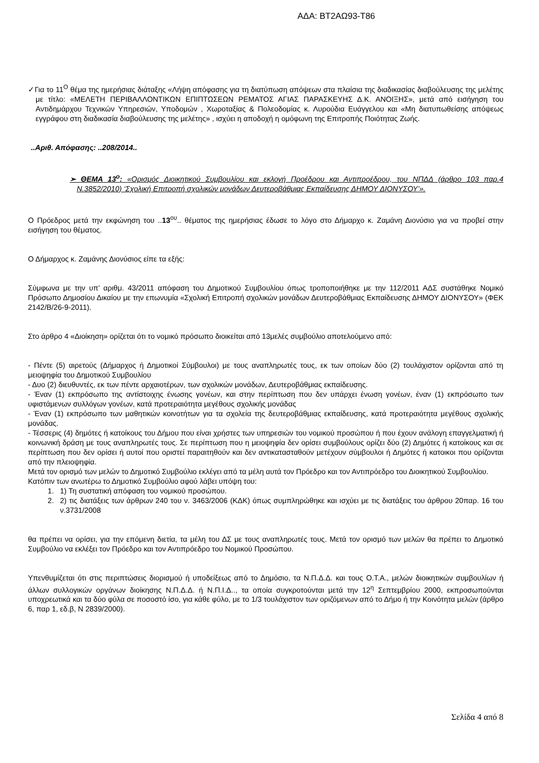ΑΔΑ: ΒΤ2ΑΩ93-Τ86
✓Για το 11<sup>Ο</sup> θέμα της ημερήσιας διάταξης «Λήψη απόφασης για τη διατύπωση απόψεων στα πλαίσια της διαδικασίας διαβούλευσης της μελέτης με τίτλο: «ΜΕΛΕΤΗ ΠΕΡΙΒΑΛΛΟΝΤΙΚΩΝ ΕΠΙΠΤΩΣΕΩΝ ΡΕΜΑΤΟΣ ΑΓΙΑΣ ΠΑΡΑΣΚΕΥΗΣ Δ.Κ. ΑΝΟΙΞΗΣ», μετά από εισήγηση του Αντιδημάρχου Τεχνικών Υπηρεσιών, Υποδομών , Χωροταξίας & Πολεοδομίας κ. Λυρούδια Ευάγγελου και «Μη διατυπωθείσης απόψεως εγγράφου στη διαδικασία διαβούλευσης της μελέτης» , ισχύει η αποδοχή η ομόφωνη της Επιτροπής Ποιότητας Ζωής.
..Αριθ. Απόφασης: ..208/2014..
➢ ΘΕΜΑ 13<sup>ο</sup>: «Ορισμός Διοικητικού Συμβουλίου και εκλογή Προέδρου και Αντιπροέδρου, του ΝΠΔΔ (άρθρο 103 παρ.4 Ν.3852/2010) ‘Σχολική Επιτροπή σχολικών μονάδων Δευτεροβάθμιας Εκπαίδευσης ΔΗΜΟΥ ΔΙΟΝΥΣΟΥ’».
Ο Πρόεδρος μετά την εκφώνηση του ..13<sup>ου</sup>.. θέματος της ημερήσιας έδωσε το λόγο στο Δήμαρχο κ. Ζαμάνη Διονύσιο για να προβεί στην εισήγηση του θέματος.
Ο Δήμαρχος κ. Ζαμάνης Διονύσιος είπε τα εξής:
Σύμφωνα με την υπ’ αριθμ. 43/2011 απόφαση του Δημοτικού Συμβουλίου όπως τροποποιήθηκε με την 112/2011 ΑΔΣ συστάθηκε Νομικό Πρόσωπο Δημοσίου Δικαίου με την επωνυμία «Σχολική Επιτροπή σχολικών μονάδων Δευτεροβάθμιας Εκπαίδευσης ΔΗΜΟΥ ΔΙΟΝΥΣΟΥ» (ΦΕΚ 2142/Β/26-9-2011).
Στο άρθρο 4 «Διοίκηση» ορίζεται ότι το νομικό πρόσωπο διοικείται από 13μελές συμβούλιο αποτελούμενο από:
- Πέντε (5) αιρετούς (Δήμαρχος ή Δημοτικοί Σύμβουλοι) με τους αναπληρωτές τους, εκ των οποίων δύο (2) τουλάχιστον ορίζονται από τη μειοψηφία του Δημοτικού Συμβουλίου
- Δυο (2) διευθυντές, εκ των πέντε αρχαιοτέρων, των σχολικών μονάδων, Δευτεροβάθμιας εκπαίδευσης.
- Έναν (1) εκπρόσωπο της αντίστοιχης ένωσης γονέων, και στην περίπτωση που δεν υπάρχει ένωση γονέων, έναν (1) εκπρόσωπο των υφιστάμενων συλλόγων γονέων, κατά προτεραιότητα μεγέθους σχολικής μονάδας
- Έναν (1) εκπρόσωπο των μαθητικών κοινοτήτων για τα σχολεία της δευτεροβάθμιας εκπαίδευσης, κατά προτεραιότητα μεγέθους σχολικής μονάδας.
- Τέσσερις (4) δημότες ή κατοίκους του Δήμου που είναι χρήστες των υπηρεσιών του νομικού προσώπου ή που έχουν ανάλογη επαγγελματική ή κοινωνική δράση με τους αναπληρωτές τους. Σε περίπτωση που η μειοψηφία δεν ορίσει συμβούλους ορίζει δύο (2) Δημότες ή κατοίκους και σε περίπτωση που δεν ορίσει ή αυτοί που οριστεί παραιτηθούν και δεν αντικατασταθούν μετέχουν σύμβουλοι ή Δημότες ή κατοικοι που ορίζονται από την πλειοψηφία.
Μετά τον ορισμό των μελών το Δημοτικό Συμβούλιο εκλέγει από τα μέλη αυτά τον Πρόεδρο και τον Αντιπρόεδρο του Διοικητικού Συμβουλίου.
Κατόπιν των ανωτέρω το Δημοτικό Συμβούλιο αφού λάβει υπόψη του:
1. 1) Τη συστατική απόφαση του νομικού προσώπου.
2. 2) τις διατάξεις των άρθρων 240 του ν. 3463/2006 (ΚΔΚ) όπως συμπληρώθηκε και ισχύει με τις διατάξεις του άρθρου 20παρ. 16 του ν.3731/2008
θα πρέπει να ορίσει, για την επόμενη διετία, τα μέλη του ΔΣ με τους αναπληρωτές τους. Μετά τον ορισμό των μελών θα πρέπει το Δημοτικό Συμβούλιο να εκλέξει τον Πρόεδρο και τον Αντιπρόεδρο του Νομικού Προσώπου.
Υπενθυμίζεται ότι στις περιπτώσεις διορισμού ή υποδείξεως από το Δημόσιο, τα Ν.Π.Δ.Δ. και τους Ο.Τ.Α., μελών διοικητικών συμβουλίων ή άλλων συλλογικών οργάνων διοίκησης Ν.Π.Δ.Δ. ή Ν.Π.Ι.Δ.., τα οποία συγκροτούνται μετά την 12<sup>η</sup> Σεπτεμβρίου 2000, εκπροσωπούνται υποχρεωτικά και τα δύο φύλα σε ποσοστό ίσο, για κάθε φύλο, με το 1/3 τουλάχιστον των οριζόμενων από το Δήμο ή την Κοινότητα μελών (άρθρο 6, παρ 1, εδ.β, Ν 2839/2000).
Σελίδα 4 από 8